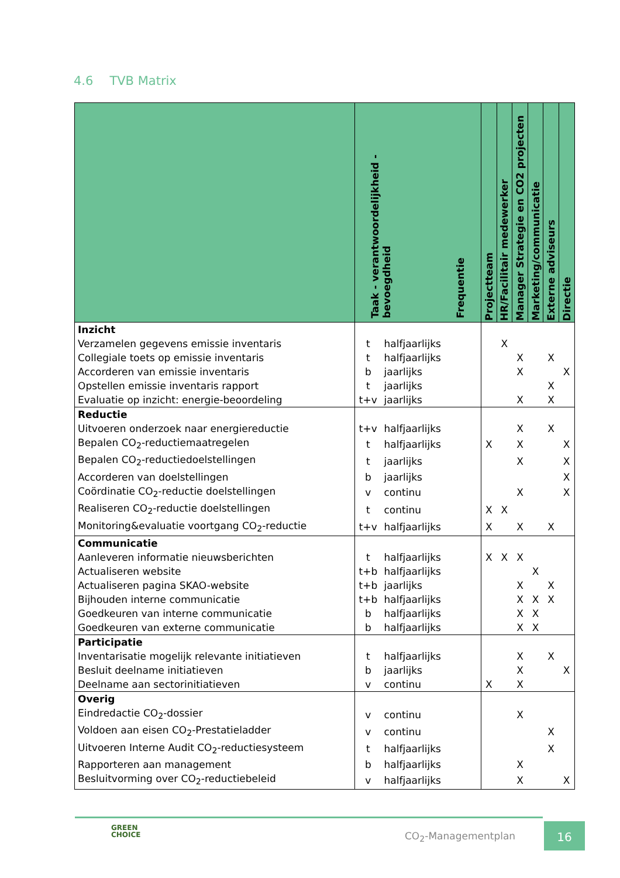4.6 TVB Matrix
| | Taak - verantwoordelijkheid - bevoegdheid Frequentie | | Projectteam | HR/Facilitair medewerker | Manager Strategie en CO2 projecten | Marketing/communicatie | Externe adviseurs | Directie |
| --- | --- | --- | --- | --- | --- | --- | --- | --- |
| Inzicht | | | | | | | | |
| Verzamelen gegevens emissie inventaris | t | halfjaarlijks | | X | | | | |
| Collegiale toets op emissie inventaris | t | halfjaarlijks | | | X | | X | |
| Accorderen van emissie inventaris | b | jaarlijks | | | X | | | X |
| Opstellen emissie inventaris rapport | t | jaarlijks | | | | | X | |
| Evaluatie op inzicht: energie-beoordeling | t+v | jaarlijks | | | X | | X | |
| Reductie | | | | | | | | |
| Uitvoeren onderzoek naar energiereductie | t+v | halfjaarlijks | | | X | | X | |
| Bepalen CO<sub>2</sub>-reductiemaatregelen | t | halfjaarlijks | X | | X | | | X |
| Bepalen CO<sub>2</sub>-reductiedoelstellingen | t | jaarlijks | | | X | | | X |
| Accorderen van doelstellingen | b | jaarlijks | | | | | | X |
| Coördinatie CO<sub>2</sub>-reductie doelstellingen | v | continu | | | X | | | X |
| Realiseren CO<sub>2</sub>-reductie doelstellingen | t | continu | X | X | | | | |
| Monitoring&evaluatie voortgang CO<sub>2</sub>-reductie | t+v | halfjaarlijks | X | | X | | X | |
| Communicatie | | | | | | | | |
| Aanleveren informatie nieuwsberichten | t | halfjaarlijks | X | X | X | | | |
| Actualiseren website | t+b | halfjaarlijks | | | | X | | |
| Actualiseren pagina SKAO-website | t+b | jaarlijks | | | X | | X | |
| Bijhouden interne communicatie | t+b | halfjaarlijks | | | X | X | X | |
| Goedkeuren van interne communicatie | b | halfjaarlijks | | | X | X | | |
| Goedkeuren van externe communicatie | b | halfjaarlijks | | | X | X | | |
| Participatie | | | | | | | | |
| Inventarisatie mogelijk relevante initiatieven | t | halfjaarlijks | | | X | | X | |
| Besluit deelname initiatieven | b | jaarlijks | | | X | | | X |
| Deelname aan sectorinitiatieven | v | continu | X | | X | | | |
| Overig | | | | | | | | |
| Eindredactie CO<sub>2</sub>-dossier | v | continu | | | X | | | |
| Voldoen aan eisen CO<sub>2</sub>-Prestatieladder | v | continu | | | | | X | |
| Uitvoeren Interne Audit CO<sub>2</sub>-reductiesysteem | t | halfjaarlijks | | | | | X | |
| Rapporteren aan management | b | halfjaarlijks | | | X | | | |
| Besluitvorming over CO<sub>2</sub>-reductiebeleid | v | halfjaarlijks | | | X | | | X |
GREEN
CHOICE
CO<sub>2</sub>-Managementplan
16